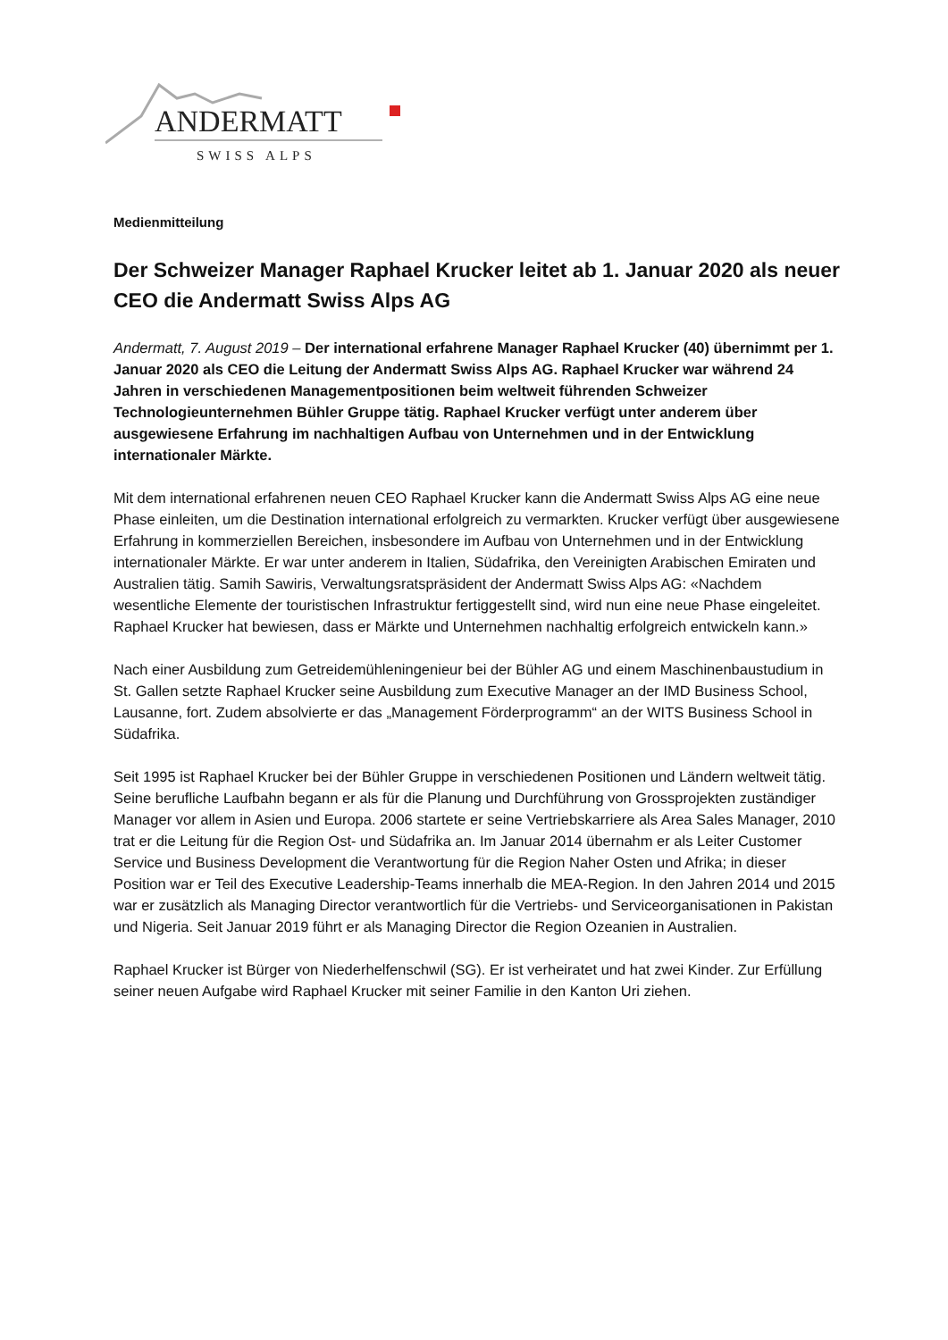ANDERMATT
SWISS ALPS
Medienmitteilung
Der Schweizer Manager Raphael Krucker leitet ab 1. Januar 2020 als neuer CEO die Andermatt Swiss Alps AG
Andermatt, 7. August 2019 – Der international erfahrene Manager Raphael Krucker (40) übernimmt per 1. Januar 2020 als CEO die Leitung der Andermatt Swiss Alps AG. Raphael Krucker war während 24 Jahren in verschiedenen Managementpositionen beim weltweit führenden Schweizer Technologieunternehmen Bühler Gruppe tätig. Raphael Krucker verfügt unter anderem über ausgewiesene Erfahrung im nachhaltigen Aufbau von Unternehmen und in der Entwicklung internationaler Märkte.
Mit dem international erfahrenen neuen CEO Raphael Krucker kann die Andermatt Swiss Alps AG eine neue Phase einleiten, um die Destination international erfolgreich zu vermarkten. Krucker verfügt über ausgewiesene Erfahrung in kommerziellen Bereichen, insbesondere im Aufbau von Unternehmen und in der Entwicklung internationaler Märkte. Er war unter anderem in Italien, Südafrika, den Vereinigten Arabischen Emiraten und Australien tätig. Samih Sawiris, Verwaltungsratspräsident der Andermatt Swiss Alps AG: «Nachdem wesentliche Elemente der touristischen Infrastruktur fertiggestellt sind, wird nun eine neue Phase eingeleitet. Raphael Krucker hat bewiesen, dass er Märkte und Unternehmen nachhaltig erfolgreich entwickeln kann.»
Nach einer Ausbildung zum Getreidemühleningenieur bei der Bühler AG und einem Maschinenbaustudium in St. Gallen setzte Raphael Krucker seine Ausbildung zum Executive Manager an der IMD Business School, Lausanne, fort. Zudem absolvierte er das „Management Förderprogramm“ an der WITS Business School in Südafrika.
Seit 1995 ist Raphael Krucker bei der Bühler Gruppe in verschiedenen Positionen und Ländern weltweit tätig. Seine berufliche Laufbahn begann er als für die Planung und Durchführung von Grossprojekten zuständiger Manager vor allem in Asien und Europa. 2006 startete er seine Vertriebskarriere als Area Sales Manager, 2010 trat er die Leitung für die Region Ost- und Südafrika an. Im Januar 2014 übernahm er als Leiter Customer Service und Business Development die Verantwortung für die Region Naher Osten und Afrika; in dieser Position war er Teil des Executive Leadership-Teams innerhalb die MEA-Region. In den Jahren 2014 und 2015 war er zusätzlich als Managing Director verantwortlich für die Vertriebs- und Serviceorganisationen in Pakistan und Nigeria. Seit Januar 2019 führt er als Managing Director die Region Ozeanien in Australien.
Raphael Krucker ist Bürger von Niederhelfenschwil (SG). Er ist verheiratet und hat zwei Kinder. Zur Erfüllung seiner neuen Aufgabe wird Raphael Krucker mit seiner Familie in den Kanton Uri ziehen.